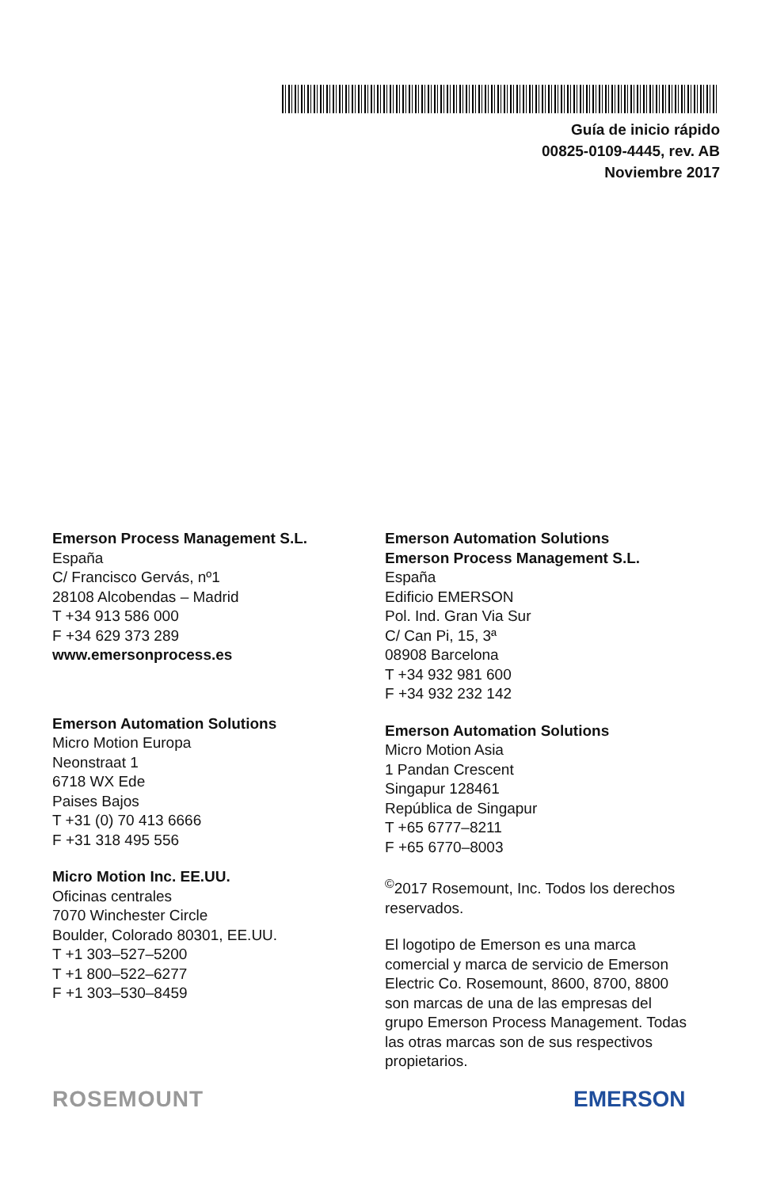Guía de inicio rápido
00825-0109-4445, rev. AB
Noviembre 2017
Emerson Process Management S.L.
España
C/ Francisco Gervás, nº1
28108 Alcobendas – Madrid
T +34 913 586 000
F +34 629 373 289
www.emersonprocess.es
Emerson Automation Solutions
Micro Motion Europa
Neonstraat 1
6718 WX Ede
Paises Bajos
T +31 (0) 70 413 6666
F +31 318 495 556
Micro Motion Inc. EE.UU.
Oficinas centrales
7070 Winchester Circle
Boulder, Colorado 80301, EE.UU.
T +1 303–527–5200
T +1 800–522–6277
F +1 303–530–8459
Emerson Automation Solutions
Emerson Process Management S.L.
España
Edificio EMERSON
Pol. Ind. Gran Via Sur
C/ Can Pi, 15, 3ª
08908 Barcelona
T +34 932 981 600
F +34 932 232 142
Emerson Automation Solutions
Micro Motion Asia
1 Pandan Crescent
Singapur 128461
República de Singapur
T +65 6777–8211
F +65 6770–8003
<sup>©</sup>2017 Rosemount, Inc. Todos los derechos reservados.
El logotipo de Emerson es una marca comercial y marca de servicio de Emerson Electric Co. Rosemount, 8600, 8700, 8800 son marcas de una de las empresas del grupo Emerson Process Management. Todas las otras marcas son de sus respectivos propietarios.
ROSEMOUNT EMERSON